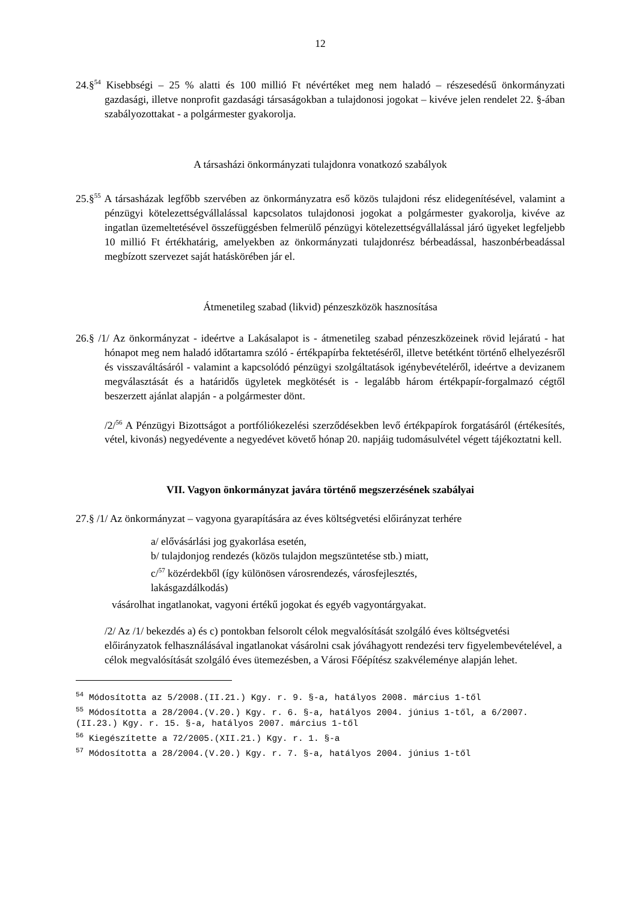12
24.§<sup>54</sup> Kisebbségi – 25 % alatti és 100 millió Ft névértéket meg nem haladó – részesedésű önkormányzati gazdasági, illetve nonprofit gazdasági társaságokban a tulajdonosi jogokat – kivéve jelen rendelet 22. §-ában szabályozottakat - a polgármester gyakorolja.
A társasházi önkormányzati tulajdonra vonatkozó szabályok
25.§<sup>55</sup> A társasházak legfőbb szervében az önkormányzatra eső közös tulajdoni rész elidegenítésével, valamint a pénzügyi kötelezettségvállalással kapcsolatos tulajdonosi jogokat a polgármester gyakorolja, kivéve az ingatlan üzemeltetésével összefüggésben felmerülő pénzügyi kötelezettségvállalással járó ügyeket legfeljebb 10 millió Ft értékhatárig, amelyekben az önkormányzati tulajdonrész bérbeadással, haszonbérbeadással megbízott szervezet saját hatáskörében jár el.
Átmenetileg szabad (likvid) pénzeszközök hasznosítása
26.§ /1/ Az önkormányzat - ideértve a Lakásalapot is - átmenetileg szabad pénzeszközeinek rövid lejáratú - hat hónapot meg nem haladó időtartamra szóló - értékpapírba fektetéséről, illetve betétként történő elhelyezésről és visszaváltásáról - valamint a kapcsolódó pénzügyi szolgáltatások igénybevételéről, ideértve a devizanem megválasztását és a határidős ügyletek megkötését is - legalább három értékpapír-forgalmazó cégtől beszerzett ajánlat alapján - a polgármester dönt.
/2/<sup>56</sup> A Pénzügyi Bizottságot a portfóliókezelési szerződésekben levő értékpapírok forgatásáról (értékesítés, vétel, kivonás) negyedévente a negyedévet követő hónap 20. napjáig tudomásulvétel végett tájékoztatni kell.
VII. Vagyon önkormányzat javára történő megszerzésének szabályai
27.§ /1/ Az önkormányzat – vagyona gyarapítására az éves költségvetési előirányzat terhére
a/ elővásárlási jog gyakorlása esetén,
b/ tulajdonjog rendezés (közös tulajdon megszüntetése stb.) miatt,
c/<sup>57</sup> közérdekből (így különösen városrendezés, városfejlesztés,
lakásgazdálkodás)
vásárolhat ingatlanokat, vagyoni értékű jogokat és egyéb vagyontárgyakat.
/2/ Az /1/ bekezdés a) és c) pontokban felsorolt célok megvalósítását szolgáló éves költségvetési előirányzatok felhasználásával ingatlanokat vásárolni csak jóváhagyott rendezési terv figyelembevételével, a célok megvalósítását szolgáló éves ütemezésben, a Városi Főépítész szakvéleménye alapján lehet.
<sup>54</sup> Módosította az 5/2008.(II.21.) Kgy. r. 9. §-a, hatályos 2008. március 1-től
<sup>55</sup> Módosította a 28/2004.(V.20.) Kgy. r. 6. §-a, hatályos 2004. június 1-től, a 6/2007.(II.23.) Kgy. r. 15. §-a, hatályos 2007. március 1-től
<sup>56</sup> Kiegészítette a 72/2005.(XII.21.) Kgy. r. 1. §-a
<sup>57</sup> Módosította a 28/2004.(V.20.) Kgy. r. 7. §-a, hatályos 2004. június 1-től